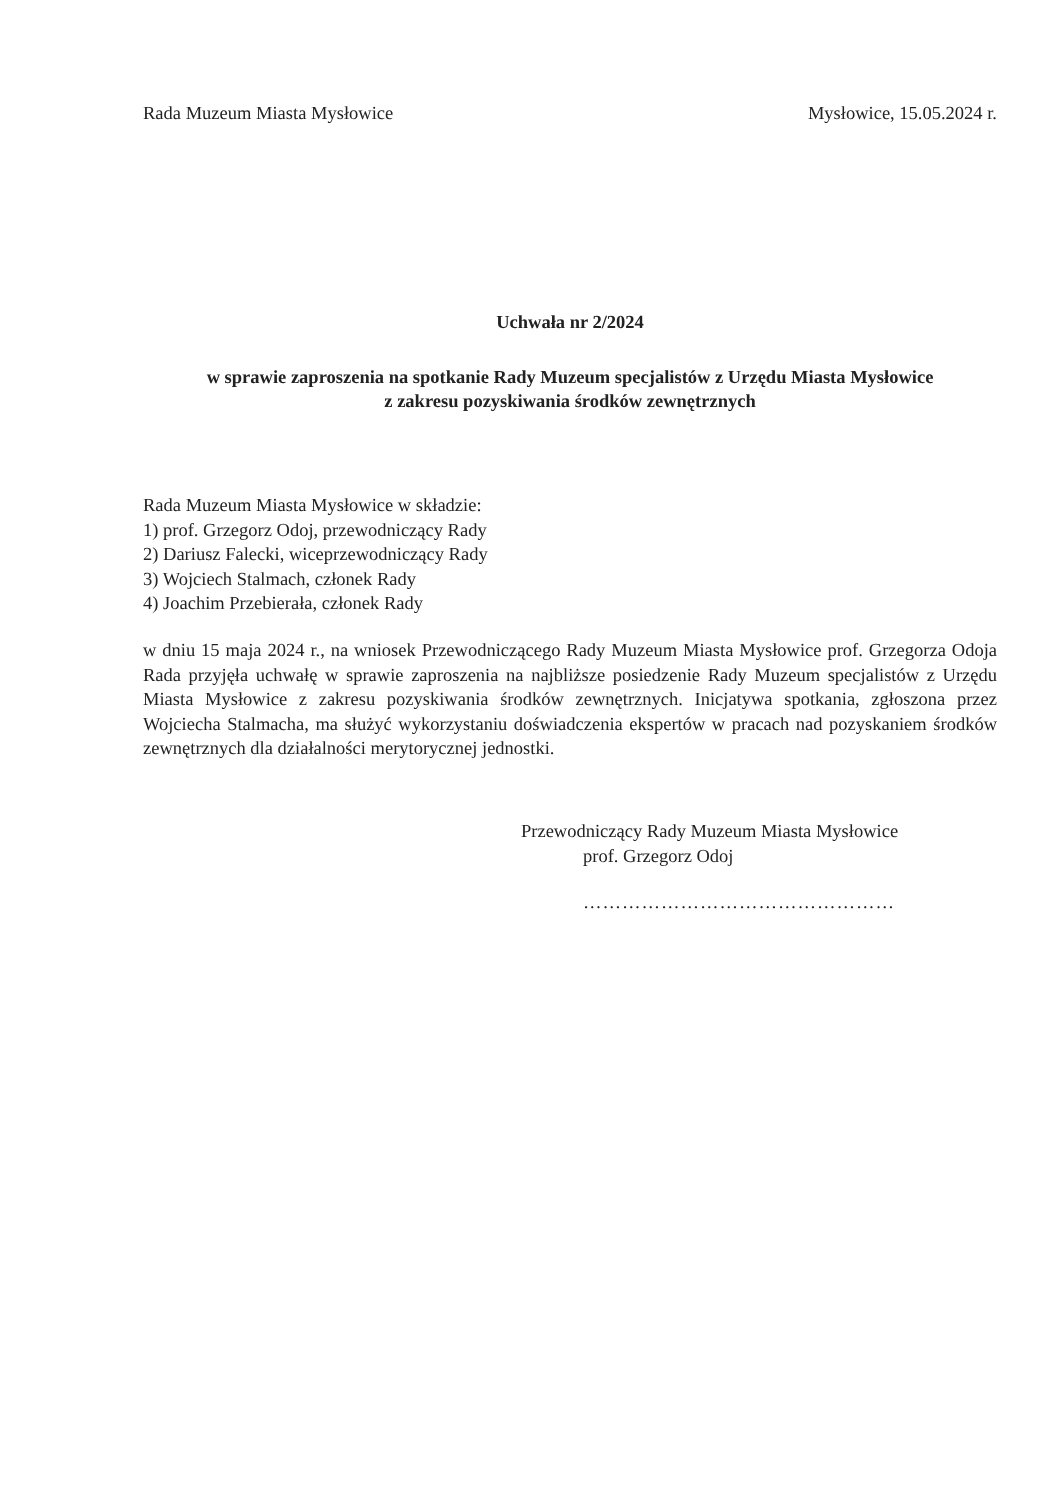Rada Muzeum Miasta Mysłowice Mysłowice, 15.05.2024 r.
Uchwała nr 2/2024
w sprawie zaproszenia na spotkanie Rady Muzeum specjalistów z Urzędu Miasta Mysłowice
z zakresu pozyskiwania środków zewnętrznych
Rada Muzeum Miasta Mysłowice w składzie:
1) prof. Grzegorz Odoj, przewodniczący Rady
2) Dariusz Falecki, wiceprzewodniczący Rady
3) Wojciech Stalmach, członek Rady
4) Joachim Przebierała, członek Rady
w dniu 15 maja 2024 r., na wniosek Przewodniczącego Rady Muzeum Miasta Mysłowice prof. Grzegorza Odoja Rada przyjęła uchwałę w sprawie zaproszenia na najbliższe posiedzenie Rady Muzeum specjalistów z Urzędu Miasta Mysłowice z zakresu pozyskiwania środków zewnętrznych. Inicjatywa spotkania, zgłoszona przez Wojciecha Stalmacha, ma służyć wykorzystaniu doświadczenia ekspertów w pracach nad pozyskaniem środków zewnętrznych dla działalności merytorycznej jednostki.
Przewodniczący Rady Muzeum Miasta Mysłowice
prof. Grzegorz Odoj
…………………………………………